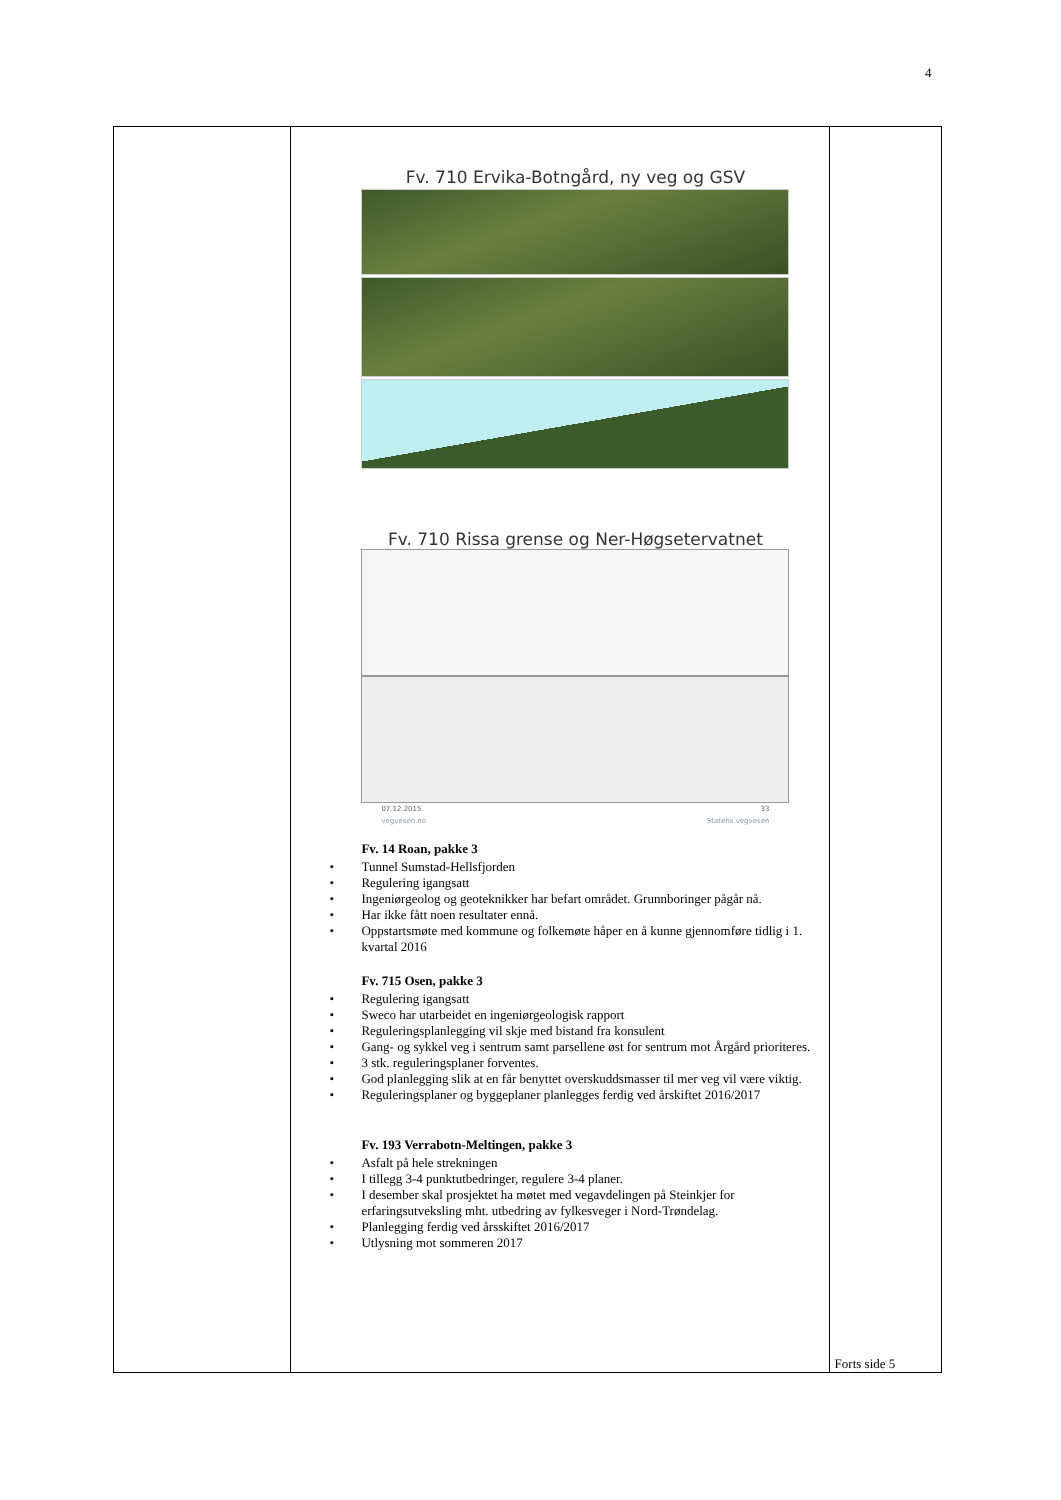4
| | Fv. 710 Ervika-Botngård, ny veg og GSV Fv. 710 Rissa grense og Ner-Høgsetervatnet 07.12.2015 33 vegvesen.no Statens vegvesen Fv. 14 Roan, pakke 3 • Tunnel Sumstad-Hellsfjorden • Regulering igangsatt • Ingeniørgeolog og geoteknikker har befart området. Grunnboringer pågår nå. • Har ikke fått noen resultater ennå. • Oppstartsmøte med kommune og folkemøte håper en å kunne gjennomføre tidlig i 1. kvartal 2016 Fv. 715 Osen, pakke 3 • Regulering igangsatt • Sweco har utarbeidet en ingeniørgeologisk rapport • Reguleringsplanlegging vil skje med bistand fra konsulent • Gang- og sykkel veg i sentrum samt parsellene øst for sentrum mot Årgård prioriteres. • 3 stk. reguleringsplaner forventes. • God planlegging slik at en får benyttet overskuddsmasser til mer veg vil være viktig. • Reguleringsplaner og byggeplaner planlegges ferdig ved årskiftet 2016/2017 Fv. 193 Verrabotn-Meltingen, pakke 3 • Asfalt på hele strekningen • I tillegg 3-4 punktutbedringer, regulere 3-4 planer. • I desember skal prosjektet ha møtet med vegavdelingen på Steinkjer for erfaringsutveksling mht. utbedring av fylkesveger i Nord-Trøndelag. • Planlegging ferdig ved årsskiftet 2016/2017 • Utlysning mot sommeren 2017 | Forts side 5 |